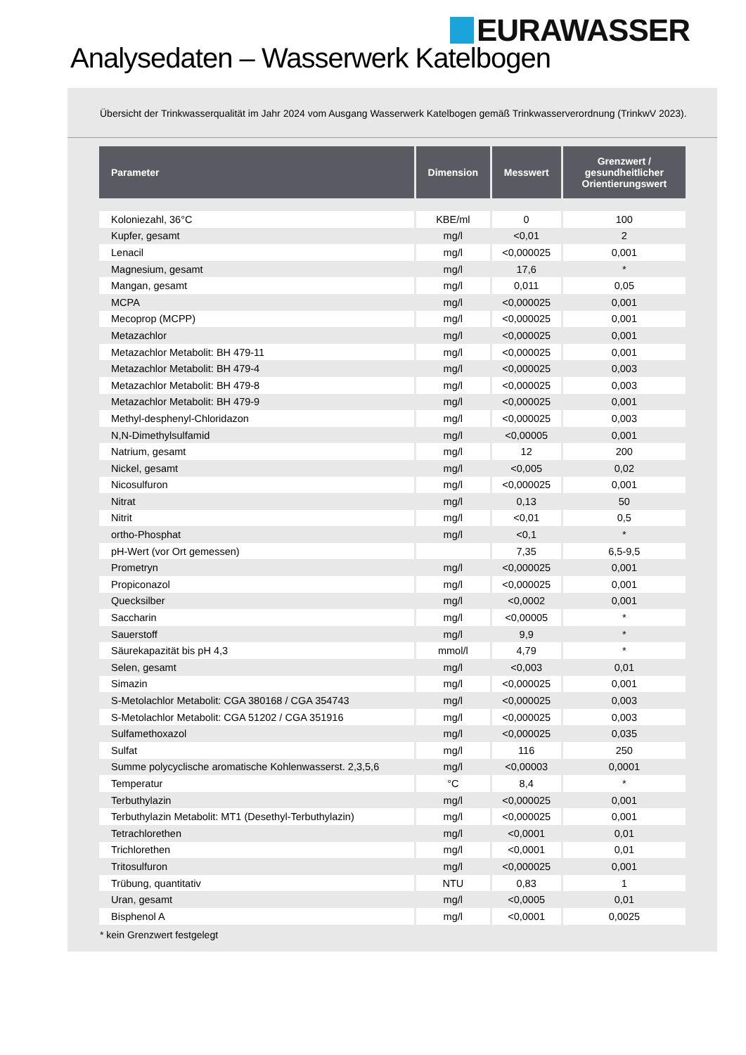EURAWASSER
Analysedaten – Wasserwerk Katelbogen
Übersicht der Trinkwasserqualität im Jahr 2024 vom Ausgang Wasserwerk Katelbogen gemäß Trinkwasserverordnung (TrinkwV 2023).
| Parameter | Dimension | Messwert | Grenzwert / gesundheitlicher Orientierungswert |
| --- | --- | --- | --- |
| Koloniezahl, 36°C | KBE/ml | 0 | 100 |
| Kupfer, gesamt | mg/l | <0,01 | 2 |
| Lenacil | mg/l | <0,000025 | 0,001 |
| Magnesium, gesamt | mg/l | 17,6 | * |
| Mangan, gesamt | mg/l | 0,011 | 0,05 |
| MCPA | mg/l | <0,000025 | 0,001 |
| Mecoprop (MCPP) | mg/l | <0,000025 | 0,001 |
| Metazachlor | mg/l | <0,000025 | 0,001 |
| Metazachlor Metabolit: BH 479-11 | mg/l | <0,000025 | 0,001 |
| Metazachlor Metabolit: BH 479-4 | mg/l | <0,000025 | 0,003 |
| Metazachlor Metabolit: BH 479-8 | mg/l | <0,000025 | 0,003 |
| Metazachlor Metabolit: BH 479-9 | mg/l | <0,000025 | 0,001 |
| Methyl-desphenyl-Chloridazon | mg/l | <0,000025 | 0,003 |
| N,N-Dimethylsulfamid | mg/l | <0,00005 | 0,001 |
| Natrium, gesamt | mg/l | 12 | 200 |
| Nickel, gesamt | mg/l | <0,005 | 0,02 |
| Nicosulfuron | mg/l | <0,000025 | 0,001 |
| Nitrat | mg/l | 0,13 | 50 |
| Nitrit | mg/l | <0,01 | 0,5 |
| ortho-Phosphat | mg/l | <0,1 | * |
| pH-Wert (vor Ort gemessen) | | 7,35 | 6,5-9,5 |
| Prometryn | mg/l | <0,000025 | 0,001 |
| Propiconazol | mg/l | <0,000025 | 0,001 |
| Quecksilber | mg/l | <0,0002 | 0,001 |
| Saccharin | mg/l | <0,00005 | * |
| Sauerstoff | mg/l | 9,9 | * |
| Säurekapazität bis pH 4,3 | mmol/l | 4,79 | * |
| Selen, gesamt | mg/l | <0,003 | 0,01 |
| Simazin | mg/l | <0,000025 | 0,001 |
| S-Metolachlor Metabolit: CGA 380168 / CGA 354743 | mg/l | <0,000025 | 0,003 |
| S-Metolachlor Metabolit: CGA 51202 / CGA 351916 | mg/l | <0,000025 | 0,003 |
| Sulfamethoxazol | mg/l | <0,000025 | 0,035 |
| Sulfat | mg/l | 116 | 250 |
| Summe polycyclische aromatische Kohlenwasserst. 2,3,5,6 | mg/l | <0,00003 | 0,0001 |
| Temperatur | °C | 8,4 | * |
| Terbuthylazin | mg/l | <0,000025 | 0,001 |
| Terbuthylazin Metabolit: MT1 (Desethyl-Terbuthylazin) | mg/l | <0,000025 | 0,001 |
| Tetrachlorethen | mg/l | <0,0001 | 0,01 |
| Trichlorethen | mg/l | <0,0001 | 0,01 |
| Tritosulfuron | mg/l | <0,000025 | 0,001 |
| Trübung, quantitativ | NTU | 0,83 | 1 |
| Uran, gesamt | mg/l | <0,0005 | 0,01 |
| Bisphenol A | mg/l | <0,0001 | 0,0025 |
* kein Grenzwert festgelegt